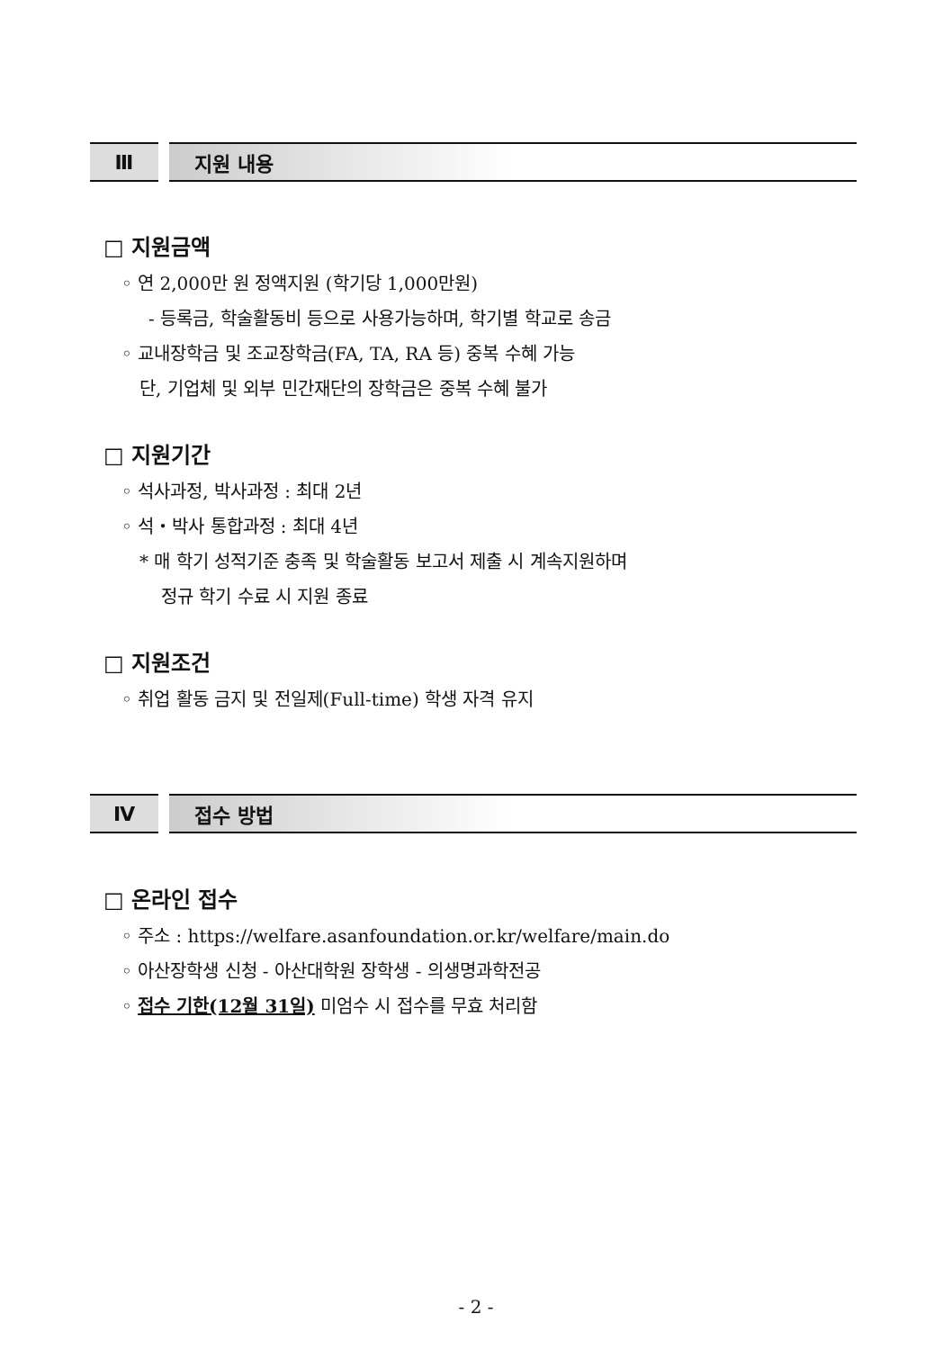Ⅲ 지원 내용
□ 지원금액
◦ 연 2,000만 원 정액지원 (학기당 1,000만원)
- 등록금, 학술활동비 등으로 사용가능하며, 학기별 학교로 송금
◦ 교내장학금 및 조교장학금(FA, TA, RA 등) 중복 수혜 가능
단, 기업체 및 외부 민간재단의 장학금은 중복 수혜 불가
□ 지원기간
◦ 석사과정, 박사과정 : 최대 2년
◦ 석・박사 통합과정 : 최대 4년
* 매 학기 성적기준 충족 및 학술활동 보고서 제출 시 계속지원하며
정규 학기 수료 시 지원 종료
□ 지원조건
◦ 취업 활동 금지 및 전일제(Full-time) 학생 자격 유지
Ⅳ 접수 방법
□ 온라인 접수
◦ 주소 : https://welfare.asanfoundation.or.kr/welfare/main.do
◦ 아산장학생 신청 - 아산대학원 장학생 - 의생명과학전공
◦ 접수 기한(12월 31일) 미엄수 시 접수를 무효 처리함
- 2 -